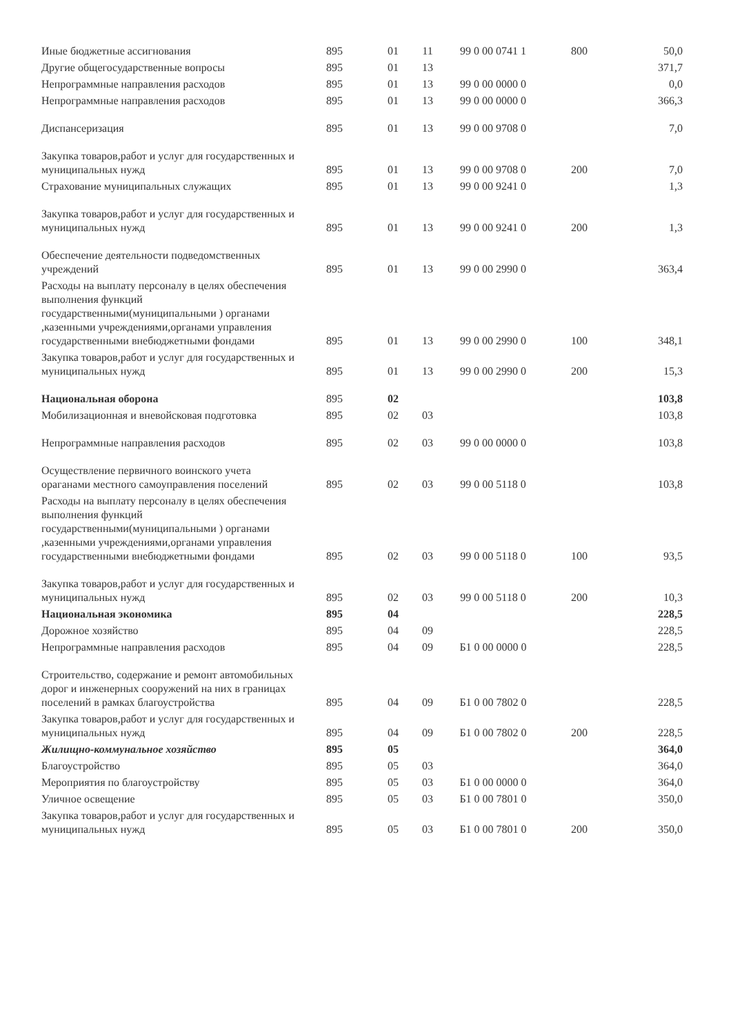| Иные бюджетные ассигнования | 895 | 01 | 11 | 99 0 00 0741 1 | 800 | 50,0 |
| Другие общегосударственные вопросы | 895 | 01 | 13 | | | 371,7 |
| Непрограммные направления расходов | 895 | 01 | 13 | 99 0 00 0000 0 | | 0,0 |
| Непрограммные направления расходов | 895 | 01 | 13 | 99 0 00 0000 0 | | 366,3 |
| Диспансеризация | 895 | 01 | 13 | 99 0 00 9708 0 | | 7,0 |
| Закупка товаров,работ и услуг для государственных и муниципальных нужд | 895 | 01 | 13 | 99 0 00 9708 0 | 200 | 7,0 |
| Страхование муниципальных служащих | 895 | 01 | 13 | 99 0 00 9241 0 | | 1,3 |
| Закупка товаров,работ и услуг для государственных и муниципальных нужд | 895 | 01 | 13 | 99 0 00 9241 0 | 200 | 1,3 |
| Обеспечение деятельности подведомственных учреждений | 895 | 01 | 13 | 99 0 00 2990 0 | | 363,4 |
| Расходы на выплату персоналу в целях обеспечения выполнения функций государственными(муниципальными ) органами ,казенными учреждениями,органами управления государственными внебюджетными фондами | 895 | 01 | 13 | 99 0 00 2990 0 | 100 | 348,1 |
| Закупка товаров,работ и услуг для государственных и муниципальных нужд | 895 | 01 | 13 | 99 0 00 2990 0 | 200 | 15,3 |
| Национальная оборона | 895 | 02 | | | | 103,8 |
| Мобилизационная и вневойсковая подготовка | 895 | 02 | 03 | | | 103,8 |
| Непрограммные направления расходов | 895 | 02 | 03 | 99 0 00 0000 0 | | 103,8 |
| Осуществление первичного воинского учета ораганами местного самоуправления поселений | 895 | 02 | 03 | 99 0 00 5118 0 | | 103,8 |
| Расходы на выплату персоналу в целях обеспечения выполнения функций государственными(муниципальными ) органами ,казенными учреждениями,органами управления государственными внебюджетными фондами | 895 | 02 | 03 | 99 0 00 5118 0 | 100 | 93,5 |
| Закупка товаров,работ и услуг для государственных и муниципальных нужд | 895 | 02 | 03 | 99 0 00 5118 0 | 200 | 10,3 |
| Национальная экономика | 895 | 04 | | | | 228,5 |
| Дорожное хозяйство | 895 | 04 | 09 | | | 228,5 |
| Непрограммные направления расходов | 895 | 04 | 09 | Б1 0 00 0000 0 | | 228,5 |
| Строительство, содержание и ремонт автомобильных дорог и инженерных сооружений на них в границах поселений в рамках благоустройства | 895 | 04 | 09 | Б1 0 00 7802 0 | | 228,5 |
| Закупка товаров,работ и услуг для государственных и муниципальных нужд | 895 | 04 | 09 | Б1 0 00 7802 0 | 200 | 228,5 |
| Жилищно-коммунальное хозяйство | 895 | 05 | | | | 364,0 |
| Благоустройство | 895 | 05 | 03 | | | 364,0 |
| Мероприятия по благоустройству | 895 | 05 | 03 | Б1 0 00 0000 0 | | 364,0 |
| Уличное освещение | 895 | 05 | 03 | Б1 0 00 7801 0 | | 350,0 |
| Закупка товаров,работ и услуг для государственных и муниципальных нужд | 895 | 05 | 03 | Б1 0 00 7801 0 | 200 | 350,0 |